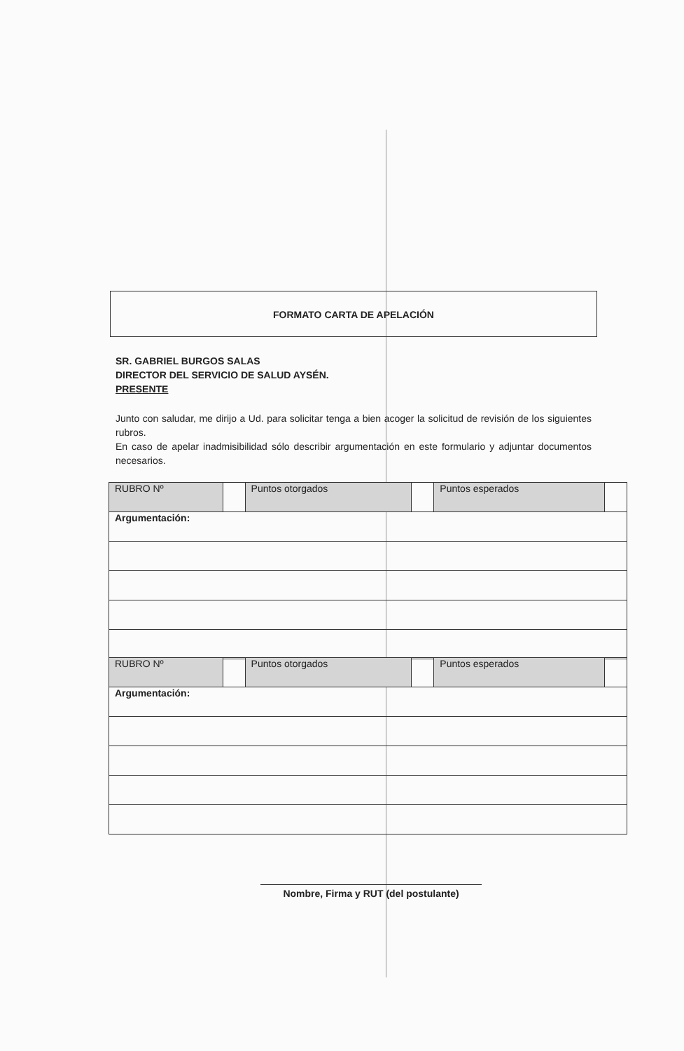FORMATO CARTA DE APELACIÓN
SR. GABRIEL BURGOS SALAS
DIRECTOR DEL SERVICIO DE SALUD AYSÉN.
PRESENTE
Junto con saludar, me dirijo a Ud. para solicitar tenga a bien acoger la solicitud de revisión de los siguientes rubros.
En caso de apelar inadmisibilidad sólo describir argumentación en este formulario y adjuntar documentos necesarios.
| RUBRO Nº | | Puntos otorgados | | Puntos esperados | |
| Argumentación: | | | | | |
| RUBRO Nº | | Puntos otorgados | | Puntos esperados | |
| Argumentación: | | | | | |
Nombre, Firma y RUT (del postulante)